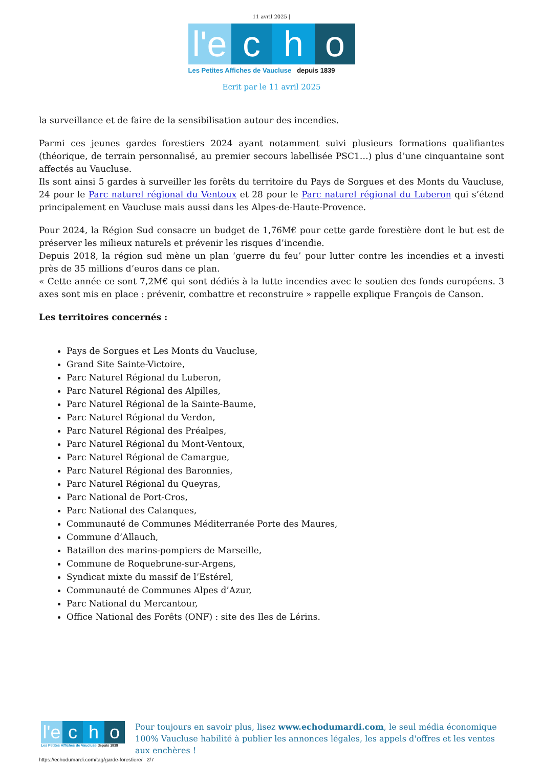11 avril 2025 |
l'e
c
h
o
Les Petites Affiches de Vaucluse depuis 1839
Ecrit par le 11 avril 2025
la surveillance et de faire de la sensibilisation autour des incendies.
Parmi ces jeunes gardes forestiers 2024 ayant notamment suivi plusieurs formations qualifiantes (théorique, de terrain personnalisé, au premier secours labellisée PSC1…) plus d’une cinquantaine sont affectés au Vaucluse.
Ils sont ainsi 5 gardes à surveiller les forêts du territoire du Pays de Sorgues et des Monts du Vaucluse, 24 pour le Parc naturel régional du Ventoux et 28 pour le Parc naturel régional du Luberon qui s’étend principalement en Vaucluse mais aussi dans les Alpes-de-Haute-Provence.
Pour 2024, la Région Sud consacre un budget de 1,76M€ pour cette garde forestière dont le but est de préserver les milieux naturels et prévenir les risques d’incendie.
Depuis 2018, la région sud mène un plan ‘guerre du feu’ pour lutter contre les incendies et a investi près de 35 millions d’euros dans ce plan.
« Cette année ce sont 7,2M€ qui sont dédiés à la lutte incendies avec le soutien des fonds européens. 3 axes sont mis en place : prévenir, combattre et reconstruire » rappelle explique François de Canson.
Les territoires concernés :
Pays de Sorgues et Les Monts du Vaucluse,
Grand Site Sainte-Victoire,
Parc Naturel Régional du Luberon,
Parc Naturel Régional des Alpilles,
Parc Naturel Régional de la Sainte-Baume,
Parc Naturel Régional du Verdon,
Parc Naturel Régional des Préalpes,
Parc Naturel Régional du Mont-Ventoux,
Parc Naturel Régional de Camargue,
Parc Naturel Régional des Baronnies,
Parc Naturel Régional du Queyras,
Parc National de Port-Cros,
Parc National des Calanques,
Communauté de Communes Méditerranée Porte des Maures,
Commune d’Allauch,
Bataillon des marins-pompiers de Marseille,
Commune de Roquebrune-sur-Argens,
Syndicat mixte du massif de l’Estérel,
Communauté de Communes Alpes d’Azur,
Parc National du Mercantour,
Office National des Forêts (ONF) : site des Iles de Lérins.
l'e
c
h
o
Les Petites Affiches de Vaucluse depuis 1839
Pour toujours en savoir plus, lisez www.echodumardi.com, le seul média économique 100% Vaucluse habilité à publier les annonces légales, les appels d'offres et les ventes aux enchères !
https://echodumardi.com/tag/garde-forestiere/ 2/7